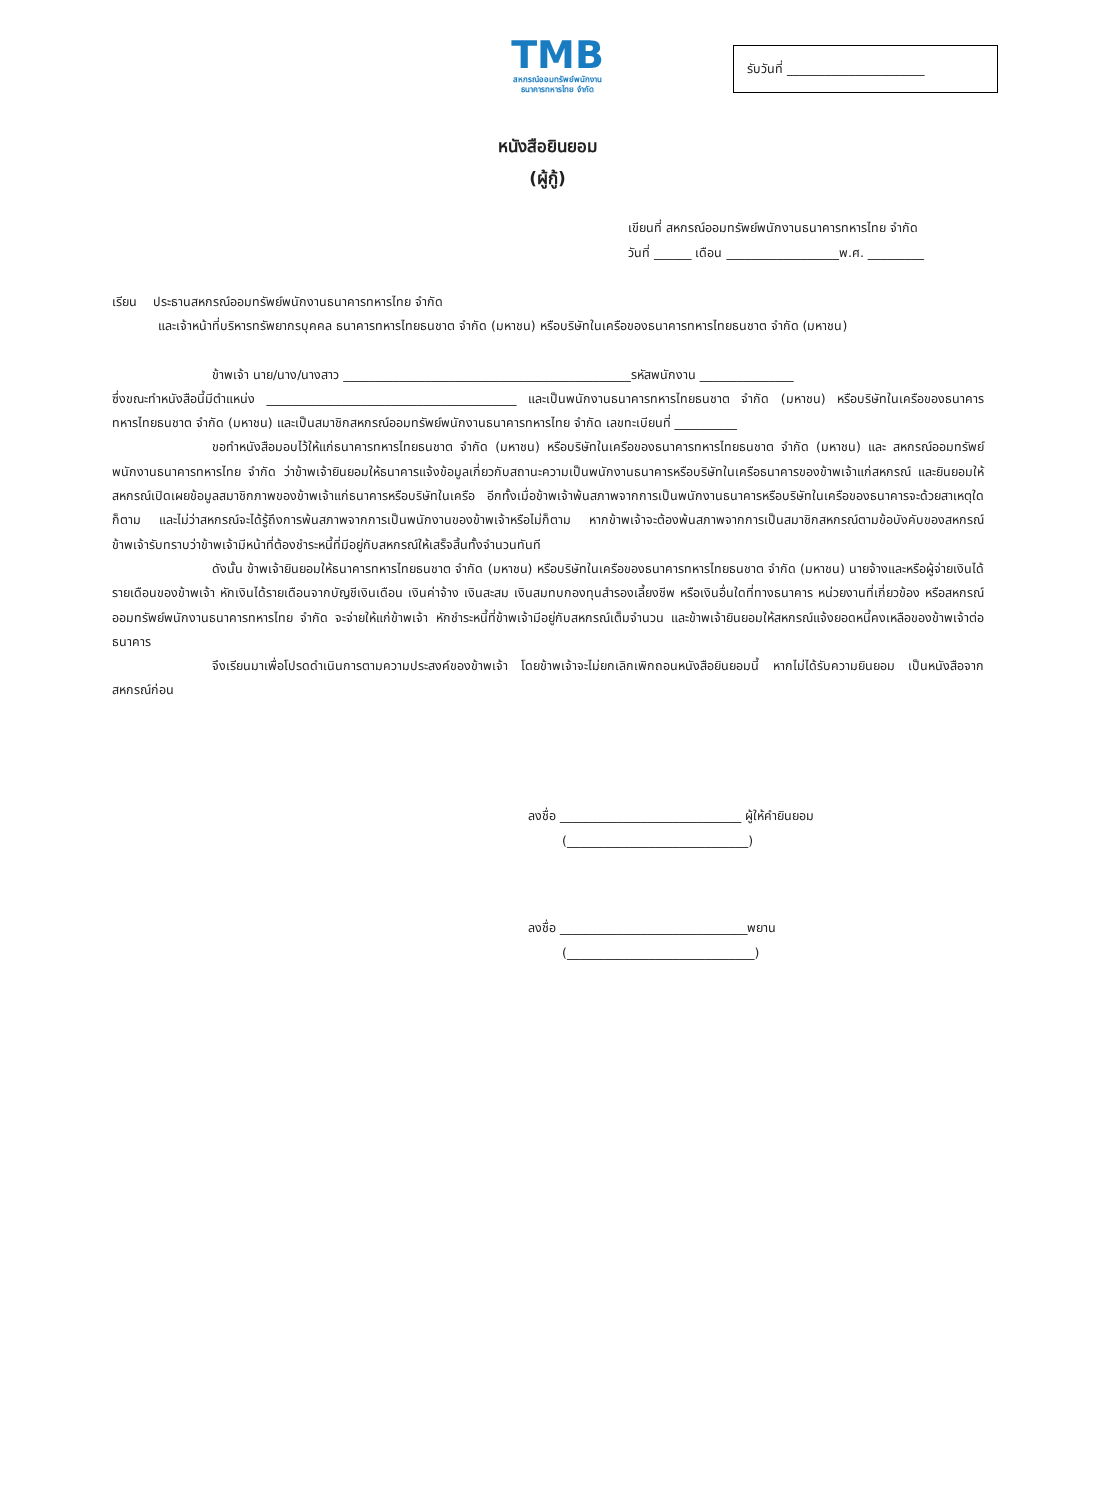TMB
สหกรณ์ออมทรัพย์พนักงาน
ธนาคารทหารไทย จำกัด
รับวันที่ ______________________
หนังสือยินยอม
(ผู้กู้)
เขียนที่ สหกรณ์ออมทรัพย์พนักงานธนาคารทหารไทย จำกัด
วันที่ ______ เดือน __________________พ.ศ. _________
เรียน ประธานสหกรณ์ออมทรัพย์พนักงานธนาคารทหารไทย จำกัด
และเจ้าหน้าที่บริหารทรัพยากรบุคคล ธนาคารทหารไทยธนชาต จำกัด (มหาชน) หรือบริษัทในเครือของธนาคารทหารไทยธนชาต จำกัด (มหาชน)
ข้าพเจ้า นาย/นาง/นางสาว ______________________________________________รหัสพนักงาน _______________
ซึ่งขณะทำหนังสือนี้มีตำแหน่ง ________________________________________ และเป็นพนักงานธนาคารทหารไทยธนชาต จำกัด (มหาชน) หรือบริษัทในเครือของธนาคารทหารไทยธนชาต จำกัด (มหาชน) และเป็นสมาชิกสหกรณ์ออมทรัพย์พนักงานธนาคารทหารไทย จำกัด เลขทะเบียนที่ __________
ขอทำหนังสือมอบไว้ให้แก่ธนาคารทหารไทยธนชาต จำกัด (มหาชน) หรือบริษัทในเครือของธนาคารทหารไทยธนชาต จำกัด (มหาชน) และ สหกรณ์ออมทรัพย์พนักงานธนาคารทหารไทย จำกัด ว่าข้าพเจ้ายินยอมให้ธนาคารแจ้งข้อมูลเกี่ยวกับสถานะความเป็นพนักงานธนาคารหรือบริษัทในเครือธนาคารของข้าพเจ้าแก่สหกรณ์ และยินยอมให้สหกรณ์เปิดเผยข้อมูลสมาชิกภาพของข้าพเจ้าแก่ธนาคารหรือบริษัทในเครือ อีกทั้งเมื่อข้าพเจ้าพ้นสภาพจากการเป็นพนักงานธนาคารหรือบริษัทในเครือของธนาคารจะด้วยสาเหตุใดก็ตาม และไม่ว่าสหกรณ์จะได้รู้ถึงการพ้นสภาพจากการเป็นพนักงานของข้าพเจ้าหรือไม่ก็ตาม หากข้าพเจ้าจะต้องพ้นสภาพจากการเป็นสมาชิกสหกรณ์ตามข้อบังคับของสหกรณ์ ข้าพเจ้ารับทราบว่าข้าพเจ้ามีหน้าที่ต้องชำระหนี้ที่มีอยู่กับสหกรณ์ให้เสร็จสิ้นทั้งจำนวนทันที
ดังนั้น ข้าพเจ้ายินยอมให้ธนาคารทหารไทยธนชาต จำกัด (มหาชน) หรือบริษัทในเครือของธนาคารทหารไทยธนชาต จำกัด (มหาชน) นายจ้างและหรือผู้จ่ายเงินได้รายเดือนของข้าพเจ้า หักเงินได้รายเดือนจากบัญชีเงินเดือน เงินค่าจ้าง เงินสะสม เงินสมทบกองทุนสำรองเลี้ยงชีพ หรือเงินอื่นใดที่ทางธนาคาร หน่วยงานที่เกี่ยวข้อง หรือสหกรณ์ออมทรัพย์พนักงานธนาคารทหารไทย จำกัด จะจ่ายให้แก่ข้าพเจ้า หักชำระหนี้ที่ข้าพเจ้ามีอยู่กับสหกรณ์เต็มจำนวน และข้าพเจ้ายินยอมให้สหกรณ์แจ้งยอดหนี้คงเหลือของข้าพเจ้าต่อธนาคาร
จึงเรียนมาเพื่อโปรดดำเนินการตามความประสงค์ของข้าพเจ้า โดยข้าพเจ้าจะไม่ยกเลิกเพิกถอนหนังสือยินยอมนี้ หากไม่ได้รับความยินยอม เป็นหนังสือจากสหกรณ์ก่อน
ลงชื่อ _____________________________ ผู้ให้คำยินยอม
(_____________________________)
ลงชื่อ ______________________________พยาน
(______________________________)